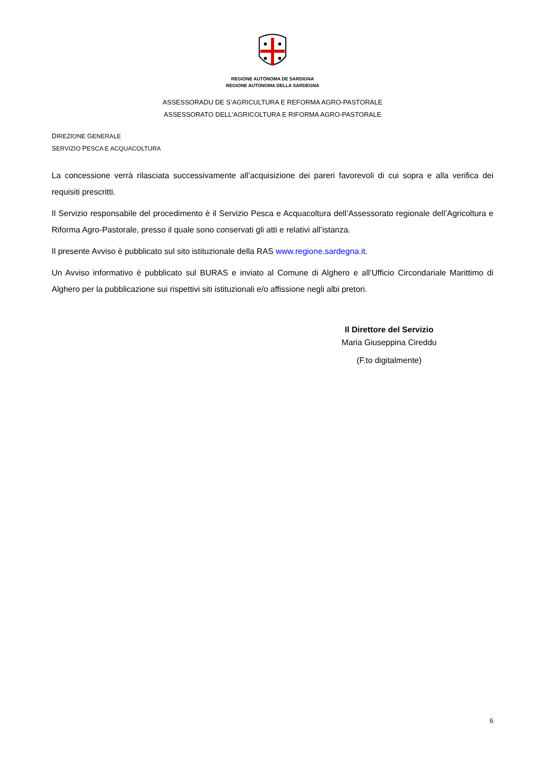REGIONE AUTÒNOMA DE SARDIGNA
REGIONE AUTONOMA DELLA SARDEGNA
ASSESSORADU DE S’AGRICULTURA E REFORMA AGRO-PASTORALE
ASSESSORATO DELL'AGRICOLTURA E RIFORMA AGRO-PASTORALE
DIREZIONE GENERALE
SERVIZIO PESCA E ACQUACOLTURA
La concessione verrà rilasciata successivamente all’acquisizione dei pareri favorevoli di cui sopra e alla verifica dei requisiti prescritti.
Il Servizio responsabile del procedimento è il Servizio Pesca e Acquacoltura dell’Assessorato regionale dell’Agricoltura e Riforma Agro-Pastorale, presso il quale sono conservati gli atti e relativi all’istanza.
Il presente Avviso è pubblicato sul sito istituzionale della RAS www.regione.sardegna.it.
Un Avviso informativo è pubblicato sul BURAS e inviato al Comune di Alghero e all’Ufficio Circondariale Marittimo di Alghero per la pubblicazione sui rispettivi siti istituzionali e/o affissione negli albi pretori.
Il Direttore del Servizio
Maria Giuseppina Cireddu
(F.to digitalmente)
6